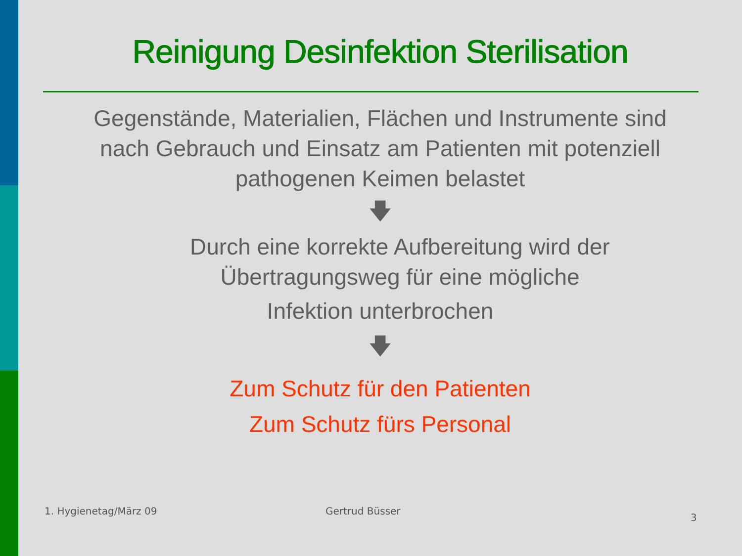Reinigung Desinfektion Sterilisation
Gegenstände, Materialien, Flächen und Instrumente sind
nach Gebrauch und Einsatz am Patienten mit potenziell
pathogenen Keimen belastet
🡇
Durch eine korrekte Aufbereitung wird der
Übertragungsweg für eine mögliche
Infektion unterbrochen
🡇
Zum Schutz für den Patienten
Zum Schutz fürs Personal
1. Hygienetag/März 09 Gertrud Büsser
3